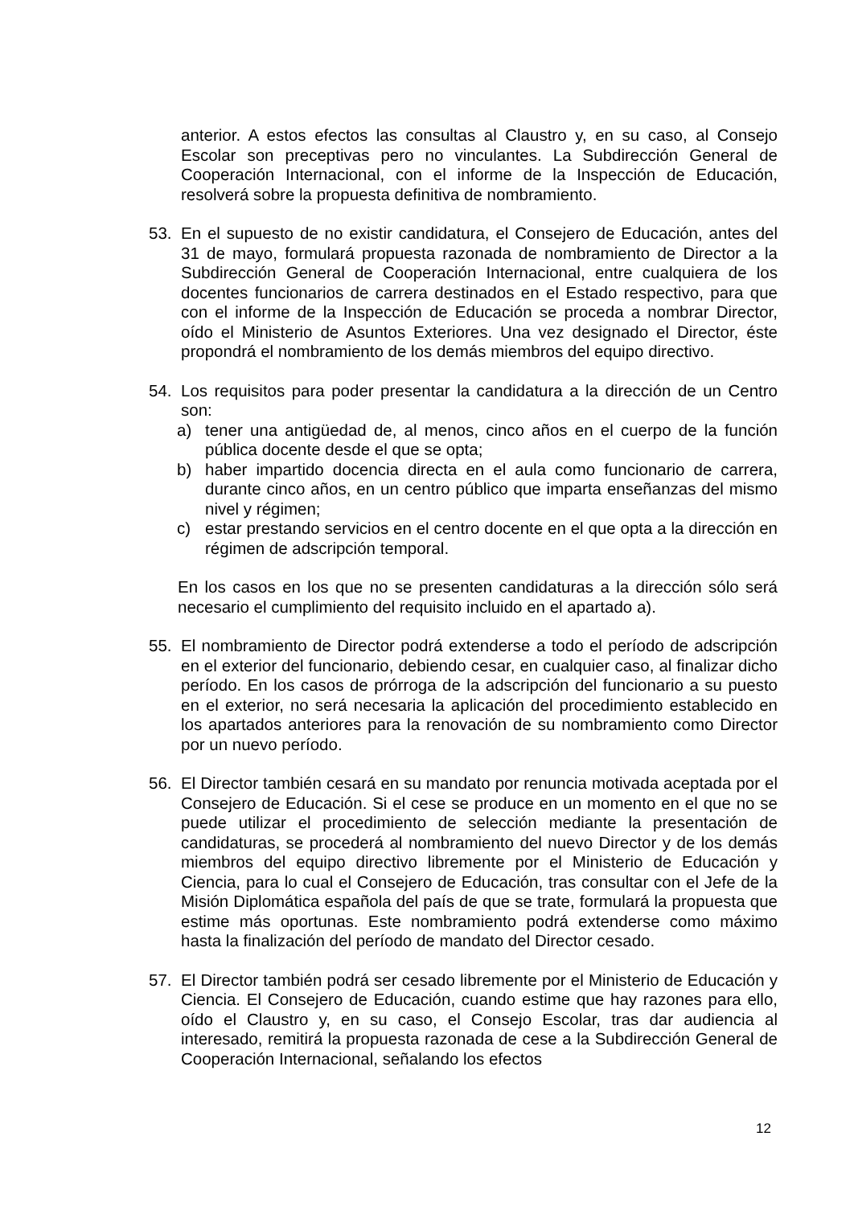anterior. A estos efectos las consultas al Claustro y, en su caso, al Consejo Escolar son preceptivas pero no vinculantes. La Subdirección General de Cooperación Internacional, con el informe de la Inspección de Educación, resolverá sobre la propuesta definitiva de nombramiento.
53. En el supuesto de no existir candidatura, el Consejero de Educación, antes del 31 de mayo, formulará propuesta razonada de nombramiento de Director a la Subdirección General de Cooperación Internacional, entre cualquiera de los docentes funcionarios de carrera destinados en el Estado respectivo, para que con el informe de la Inspección de Educación se proceda a nombrar Director, oído el Ministerio de Asuntos Exteriores. Una vez designado el Director, éste propondrá el nombramiento de los demás miembros del equipo directivo.
54. Los requisitos para poder presentar la candidatura a la dirección de un Centro son:
a) tener una antigüedad de, al menos, cinco años en el cuerpo de la función pública docente desde el que se opta;
b) haber impartido docencia directa en el aula como funcionario de carrera, durante cinco años, en un centro público que imparta enseñanzas del mismo nivel y régimen;
c) estar prestando servicios en el centro docente en el que opta a la dirección en régimen de adscripción temporal.
En los casos en los que no se presenten candidaturas a la dirección sólo será necesario el cumplimiento del requisito incluido en el apartado a).
55. El nombramiento de Director podrá extenderse a todo el período de adscripción en el exterior del funcionario, debiendo cesar, en cualquier caso, al finalizar dicho período. En los casos de prórroga de la adscripción del funcionario a su puesto en el exterior, no será necesaria la aplicación del procedimiento establecido en los apartados anteriores para la renovación de su nombramiento como Director por un nuevo período.
56. El Director también cesará en su mandato por renuncia motivada aceptada por el Consejero de Educación. Si el cese se produce en un momento en el que no se puede utilizar el procedimiento de selección mediante la presentación de candidaturas, se procederá al nombramiento del nuevo Director y de los demás miembros del equipo directivo libremente por el Ministerio de Educación y Ciencia, para lo cual el Consejero de Educación, tras consultar con el Jefe de la Misión Diplomática española del país de que se trate, formulará la propuesta que estime más oportunas. Este nombramiento podrá extenderse como máximo hasta la finalización del período de mandato del Director cesado.
57. El Director también podrá ser cesado libremente por el Ministerio de Educación y Ciencia. El Consejero de Educación, cuando estime que hay razones para ello, oído el Claustro y, en su caso, el Consejo Escolar, tras dar audiencia al interesado, remitirá la propuesta razonada de cese a la Subdirección General de Cooperación Internacional, señalando los efectos
12